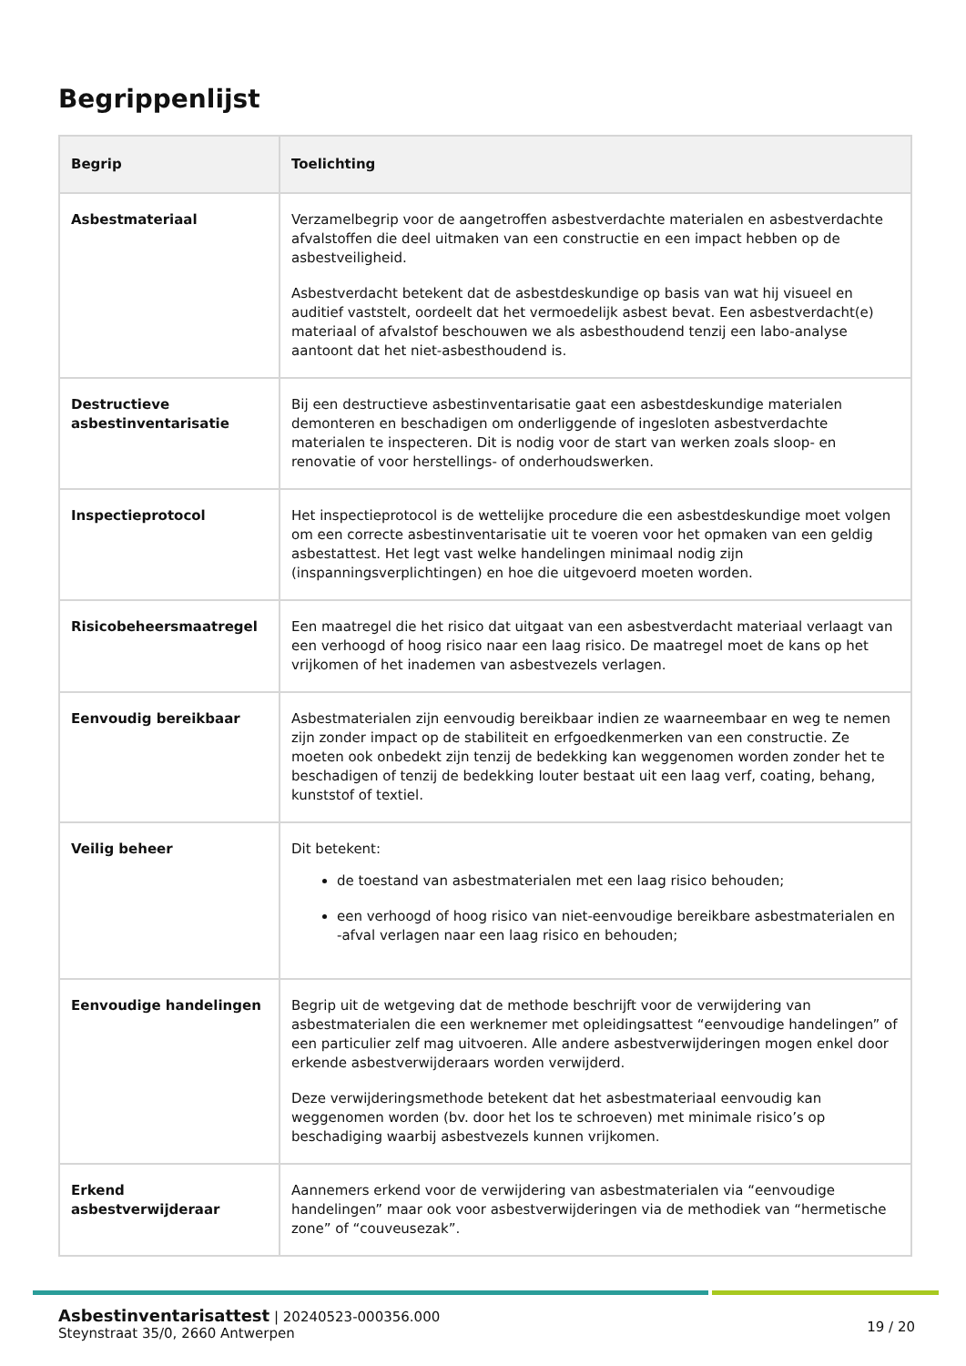Begrippenlijst
| Begrip | Toelichting |
| --- | --- |
| Asbestmateriaal | Verzamelbegrip voor de aangetroffen asbestverdachte materialen en asbestverdachte afvalstoffen die deel uitmaken van een constructie en een impact hebben op de asbestveiligheid. Asbestverdacht betekent dat de asbestdeskundige op basis van wat hij visueel en auditief vaststelt, oordeelt dat het vermoedelijk asbest bevat. Een asbestverdacht(e) materiaal of afvalstof beschouwen we als asbesthoudend tenzij een labo-analyse aantoont dat het niet-asbesthoudend is. |
| Destructieve asbestinventarisatie | Bij een destructieve asbestinventarisatie gaat een asbestdeskundige materialen demonteren en beschadigen om onderliggende of ingesloten asbestverdachte materialen te inspecteren. Dit is nodig voor de start van werken zoals sloop- en renovatie of voor herstellings- of onderhoudswerken. |
| Inspectieprotocol | Het inspectieprotocol is de wettelijke procedure die een asbestdeskundige moet volgen om een correcte asbestinventarisatie uit te voeren voor het opmaken van een geldig asbestattest. Het legt vast welke handelingen minimaal nodig zijn (inspanningsverplichtingen) en hoe die uitgevoerd moeten worden. |
| Risicobeheersmaatregel | Een maatregel die het risico dat uitgaat van een asbestverdacht materiaal verlaagt van een verhoogd of hoog risico naar een laag risico. De maatregel moet de kans op het vrijkomen of het inademen van asbestvezels verlagen. |
| Eenvoudig bereikbaar | Asbestmaterialen zijn eenvoudig bereikbaar indien ze waarneembaar en weg te nemen zijn zonder impact op de stabiliteit en erfgoedkenmerken van een constructie. Ze moeten ook onbedekt zijn tenzij de bedekking kan weggenomen worden zonder het te beschadigen of tenzij de bedekking louter bestaat uit een laag verf, coating, behang, kunststof of textiel. |
| Veilig beheer | Dit betekent: de toestand van asbestmaterialen met een laag risico behouden; een verhoogd of hoog risico van niet-eenvoudige bereikbare asbestmaterialen en -afval verlagen naar een laag risico en behouden; |
| Eenvoudige handelingen | Begrip uit de wetgeving dat de methode beschrijft voor de verwijdering van asbestmaterialen die een werknemer met opleidingsattest “eenvoudige handelingen” of een particulier zelf mag uitvoeren. Alle andere asbestverwijderingen mogen enkel door erkende asbestverwijderaars worden verwijderd. Deze verwijderingsmethode betekent dat het asbestmateriaal eenvoudig kan weggenomen worden (bv. door het los te schroeven) met minimale risico’s op beschadiging waarbij asbestvezels kunnen vrijkomen. |
| Erkend asbestverwijderaar | Aannemers erkend voor de verwijdering van asbestmaterialen via “eenvoudige handelingen” maar ook voor asbestverwijderingen via de methodiek van “hermetische zone” of “couveusezak”. |
Asbestinventarisattest | 20240523-000356.000
Steynstraat 35/0, 2660 Antwerpen
19 / 20